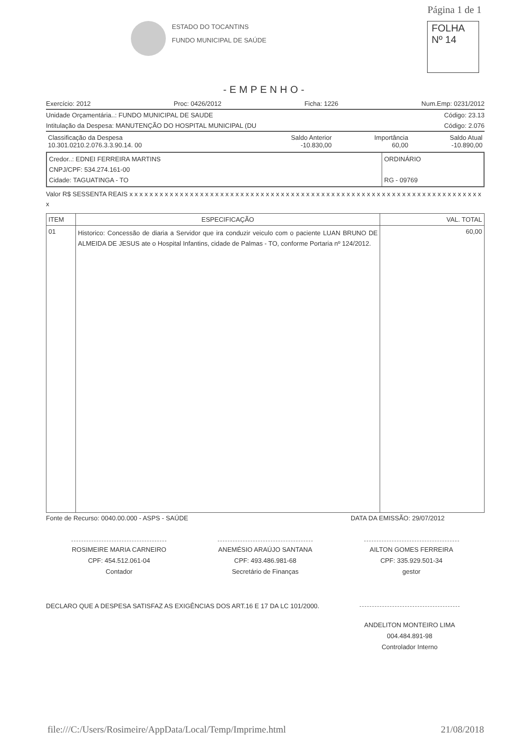Página 1 de 1
ESTADO DO TOCANTINS
FUNDO MUNICIPAL DE SAÚDE
FOLHA
Nº 14
-EMPENHO-
Exercício: 2012 Proc: 0426/2012 Ficha: 1226 Num.Emp: 0231/2012
Unidade Orçamentária..: FUNDO MUNICIPAL DE SAUDE Código: 23.13
Intitulação da Despesa: MANUTENÇÃO DO HOSPITAL MUNICIPAL (DU Código: 2.076
| Classificação da Despesa 10.301.0210.2.076.3.3.90.14. 00 | Saldo Anterior -10.830,00 | Importância 60,00 | Saldo Atual -10.890,00 |
Credor..: EDNEI FERREIRA MARTINS
CNPJ/CPF: 534.274.161-00
Cidade: TAGUATINGA - TO
ORDINÁRIO
RG - 09769
Valor R$ SESSENTA REAIS x x x x x x x x x x x x x x x x x x x x x x x x x x x x x x x x x x x x x x x x x x x x x x x x x x x x x x x x x x x x x x x x x x x x x x x
| ITEM | ESPECIFICAÇÃO | VAL. TOTAL |
| --- | --- | --- |
| 01 | Historico: Concessão de diaria a Servidor que ira conduzir veiculo com o paciente LUAN BRUNO DE ALMEIDA DE JESUS ate o Hospital Infantins, cidade de Palmas - TO, conforme Portaria nº 124/2012. | 60,00 |
Fonte de Recurso: 0040.00.000 - ASPS - SAÚDE DATA DA EMISSÃO: 29/07/2012
ROSIMEIRE MARIA CARNEIRO
CPF: 454.512.061-04
Contador
ANEMÉSIO ARAÚJO SANTANA
CPF: 493.486.981-68
Secretário de Finanças
AILTON GOMES FERREIRA
CPF: 335.929.501-34
gestor
DECLARO QUE A DESPESA SATISFAZ AS EXIGÊNCIAS DOS ART.16 E 17 DA LC 101/2000.
ANDELITON MONTEIRO LIMA
004.484.891-98
Controlador Interno
file:///C:/Users/Rosimeire/AppData/Local/Temp/Imprime.html 21/08/2018